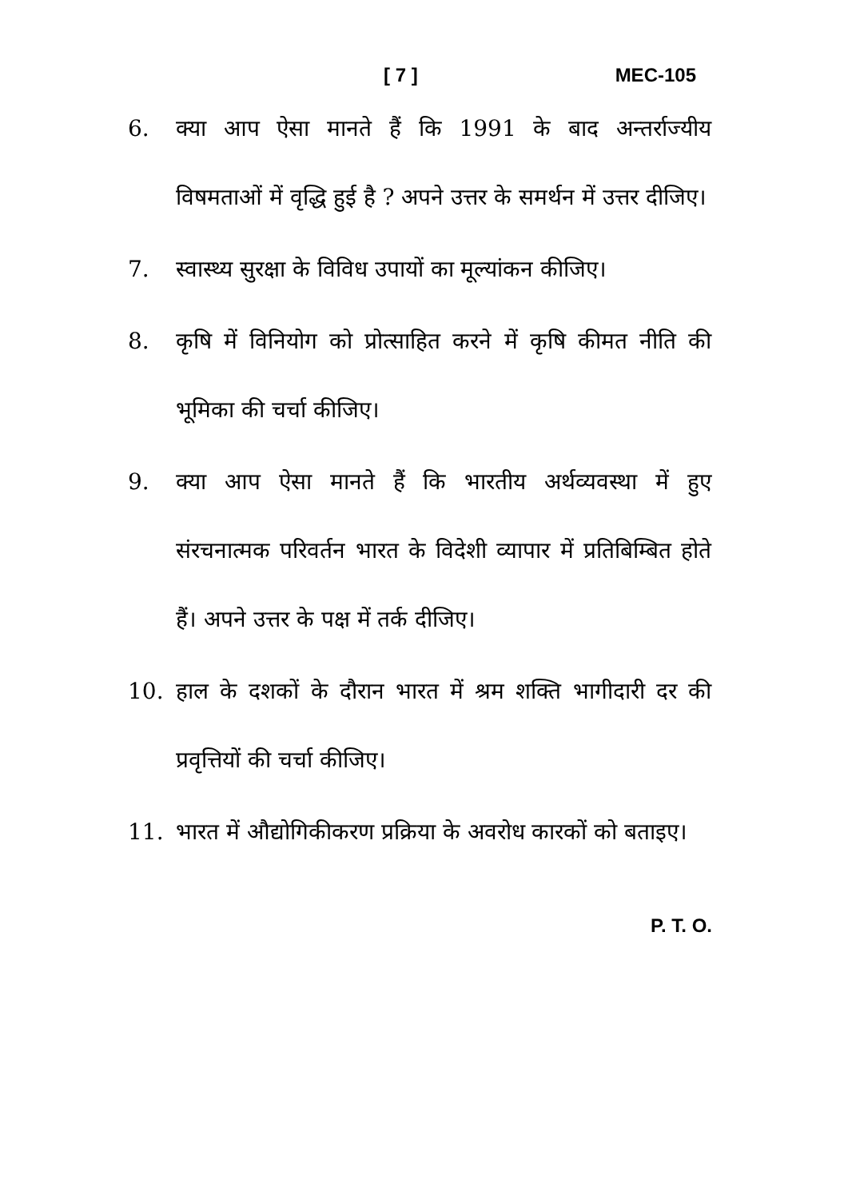[ 7 ] MEC-105
6. क्या आप ऐसा मानते हैं कि 1991 के बाद अन्तर्राज्यीय विषमताओं में वृद्धि हुई है ? अपने उत्तर के समर्थन में उत्तर दीजिए।
7. स्वास्थ्य सुरक्षा के विविध उपायों का मूल्यांकन कीजिए।
8. कृषि में विनियोग को प्रोत्साहित करने में कृषि कीमत नीति की भूमिका की चर्चा कीजिए।
9. क्या आप ऐसा मानते हैं कि भारतीय अर्थव्यवस्था में हुए संरचनात्मक परिवर्तन भारत के विदेशी व्यापार में प्रतिबिम्बित होते हैं। अपने उत्तर के पक्ष में तर्क दीजिए।
10. हाल के दशकों के दौरान भारत में श्रम शक्ति भागीदारी दर की प्रवृत्तियों की चर्चा कीजिए।
11. भारत में औद्योगिकीकरण प्रक्रिया के अवरोध कारकों को बताइए।
P. T. O.